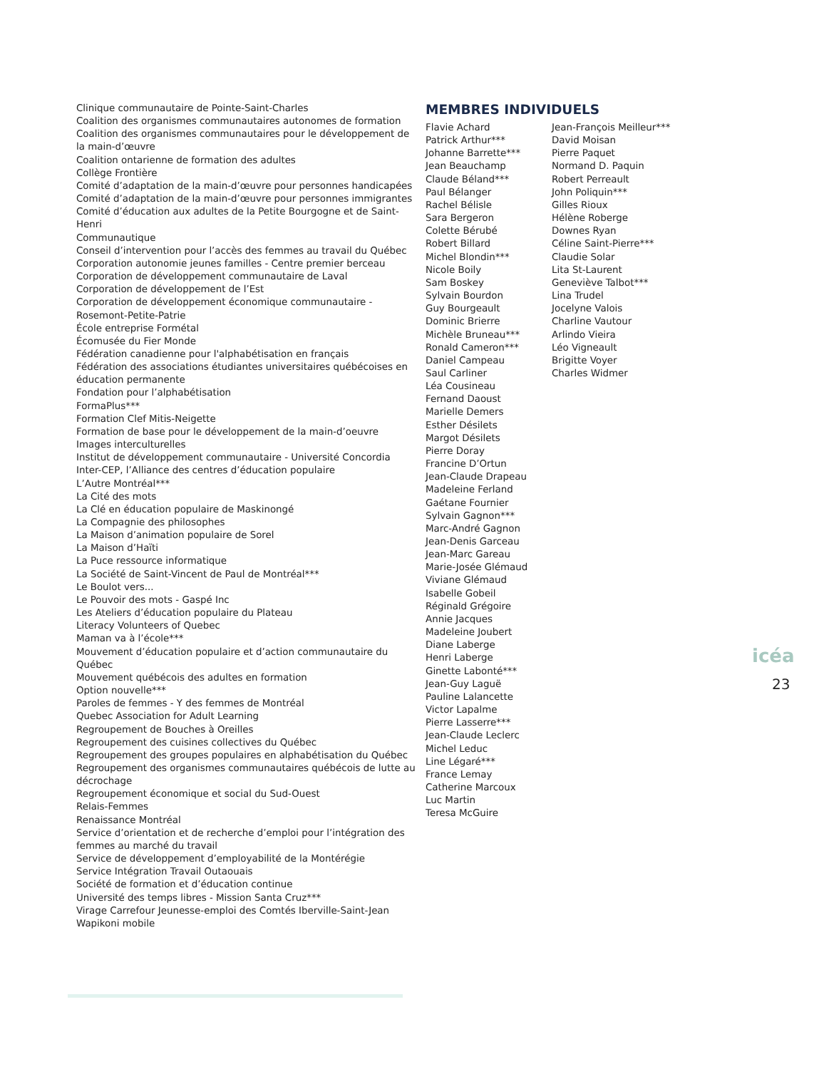Clinique communautaire de Pointe-Saint-Charles
Coalition des organismes communautaires autonomes de formation
Coalition des organismes communautaires pour le développement de la main-d’œuvre
Coalition ontarienne de formation des adultes
Collège Frontière
Comité d’adaptation de la main-d’œuvre pour personnes handicapées
Comité d’adaptation de la main-d’œuvre pour personnes immigrantes
Comité d’éducation aux adultes de la Petite Bourgogne et de Saint-Henri
Communautique
Conseil d’intervention pour l’accès des femmes au travail du Québec
Corporation autonomie jeunes familles - Centre premier berceau
Corporation de développement communautaire de Laval
Corporation de développement de l’Est
Corporation de développement économique communautaire - Rosemont-Petite-Patrie
École entreprise Formétal
Écomusée du Fier Monde
Fédération canadienne pour l'alphabétisation en français
Fédération des associations étudiantes universitaires québécoises en éducation permanente
Fondation pour l’alphabétisation
FormaPlus***
Formation Clef Mitis-Neigette
Formation de base pour le développement de la main-d’oeuvre
Images interculturelles
Institut de développement communautaire - Université Concordia
Inter-CEP, l’Alliance des centres d’éducation populaire
L’Autre Montréal***
La Cité des mots
La Clé en éducation populaire de Maskinongé
La Compagnie des philosophes
La Maison d’animation populaire de Sorel
La Maison d’Haïti
La Puce ressource informatique
La Société de Saint-Vincent de Paul de Montréal***
Le Boulot vers...
Le Pouvoir des mots - Gaspé Inc
Les Ateliers d’éducation populaire du Plateau
Literacy Volunteers of Quebec
Maman va à l’école***
Mouvement d’éducation populaire et d’action communautaire du Québec
Mouvement québécois des adultes en formation
Option nouvelle***
Paroles de femmes - Y des femmes de Montréal
Quebec Association for Adult Learning
Regroupement de Bouches à Oreilles
Regroupement des cuisines collectives du Québec
Regroupement des groupes populaires en alphabétisation du Québec
Regroupement des organismes communautaires québécois de lutte au décrochage
Regroupement économique et social du Sud-Ouest
Relais-Femmes
Renaissance Montréal
Service d’orientation et de recherche d’emploi pour l’intégration des femmes au marché du travail
Service de développement d’employabilité de la Montérégie
Service Intégration Travail Outaouais
Société de formation et d’éducation continue
Université des temps libres - Mission Santa Cruz***
Virage Carrefour Jeunesse-emploi des Comtés Iberville-Saint-Jean
Wapikoni mobile
MEMBRES INDIVIDUELS
Flavie Achard
Patrick Arthur***
Johanne Barrette***
Jean Beauchamp
Claude Béland***
Paul Bélanger
Rachel Bélisle
Sara Bergeron
Colette Bérubé
Robert Billard
Michel Blondin***
Nicole Boily
Sam Boskey
Sylvain Bourdon
Guy Bourgeault
Dominic Brierre
Michèle Bruneau***
Ronald Cameron***
Daniel Campeau
Saul Carliner
Léa Cousineau
Fernand Daoust
Marielle Demers
Esther Désilets
Margot Désilets
Pierre Doray
Francine D’Ortun
Jean-Claude Drapeau
Madeleine Ferland
Gaétane Fournier
Sylvain Gagnon***
Marc-André Gagnon
Jean-Denis Garceau
Jean-Marc Gareau
Marie-Josée Glémaud
Viviane Glémaud
Isabelle Gobeil
Réginald Grégoire
Annie Jacques
Madeleine Joubert
Diane Laberge
Henri Laberge
Ginette Labonté***
Jean-Guy Laguë
Pauline Lalancette
Victor Lapalme
Pierre Lasserre***
Jean-Claude Leclerc
Michel Leduc
Line Légaré***
France Lemay
Catherine Marcoux
Luc Martin
Teresa McGuire
Jean-François Meilleur***
David Moisan
Pierre Paquet
Normand D. Paquin
Robert Perreault
John Poliquin***
Gilles Rioux
Hélène Roberge
Downes Ryan
Céline Saint-Pierre***
Claudie Solar
Lita St-Laurent
Geneviève Talbot***
Lina Trudel
Jocelyne Valois
Charline Vautour
Arlindo Vieira
Léo Vigneault
Brigitte Voyer
Charles Widmer
icéa
23